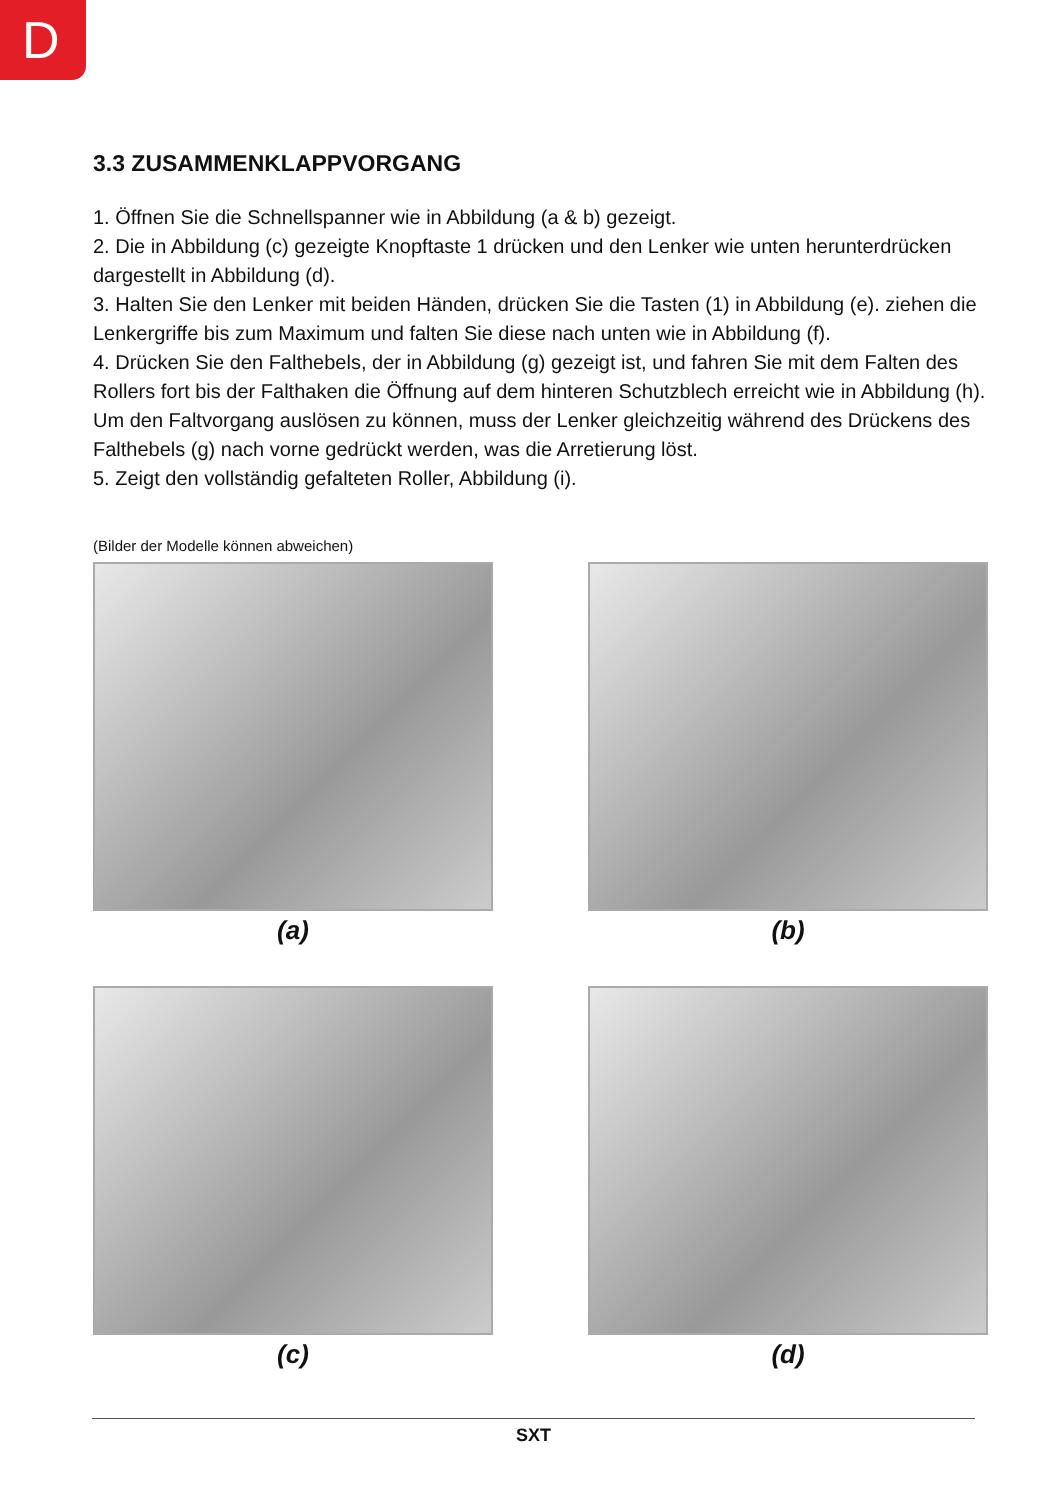D
3.3 ZUSAMMENKLAPPVORGANG
1. Öffnen Sie die Schnellspanner wie in Abbildung (a & b) gezeigt.
2. Die in Abbildung (c) gezeigte Knopftaste 1 drücken und den Lenker wie unten herunterdrücken dargestellt in Abbildung (d).
3. Halten Sie den Lenker mit beiden Händen, drücken Sie die Tasten (1) in Abbildung (e). ziehen die Lenkergriffe bis zum Maximum und falten Sie diese nach unten wie in Abbildung (f).
4. Drücken Sie den Falthebels, der in Abbildung (g) gezeigt ist, und fahren Sie mit dem Falten des Rollers fort bis der Falthaken die Öffnung auf dem hinteren Schutzblech erreicht wie in Abbildung (h). Um den Faltvorgang auslösen zu können, muss der Lenker gleichzeitig während des Drückens des Falthebels (g) nach vorne gedrückt werden, was die Arretierung löst.
5. Zeigt den vollständig gefalteten Roller, Abbildung (i).
(Bilder der Modelle können abweichen)
(a)
(b)
(c)
(d)
SXT